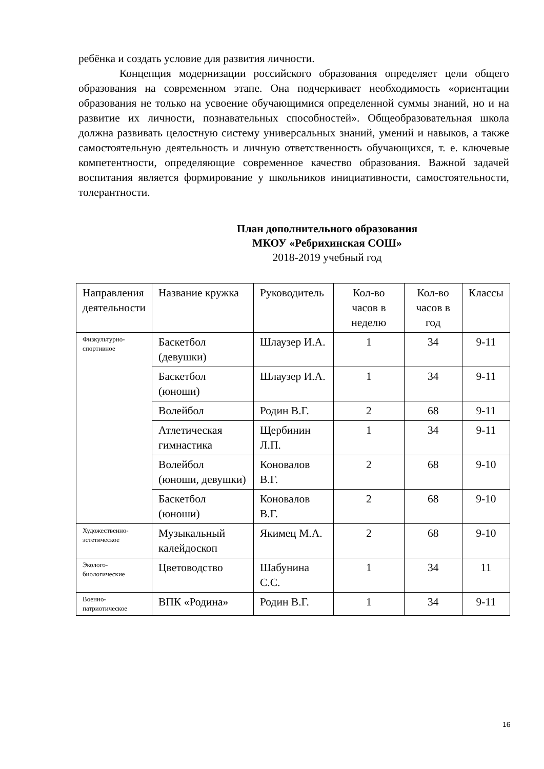ребёнка и создать условие для развития личности.
Концепция модернизации российского образования определяет цели общего образования на современном этапе. Она подчеркивает необходимость «ориентации образования не только на усвоение обучающимися определенной суммы знаний, но и на развитие их личности, познавательных способностей». Общеобразовательная школа должна развивать целостную систему универсальных знаний, умений и навыков, а также самостоятельную деятельность и личную ответственность обучающихся, т. е. ключевые компетентности, определяющие современное качество образования. Важной задачей воспитания является формирование у школьников инициативности, самостоятельности, толерантности.
План дополнительного образования
МКОУ «Ребрихинская СОШ»
2018-2019 учебный год
| Направления деятельности | Название кружка | Руководитель | Кол-во часов в неделю | Кол-во часов в год | Классы |
| --- | --- | --- | --- | --- | --- |
| Физкультурно-спортивное | Баскетбол (девушки) | Шлаузер И.А. | 1 | 34 | 9-11 |
| | Баскетбол (юноши) | Шлаузер И.А. | 1 | 34 | 9-11 |
| | Волейбол | Родин В.Г. | 2 | 68 | 9-11 |
| | Атлетическая гимнастика | Щербинин Л.П. | 1 | 34 | 9-11 |
| | Волейбол (юноши, девушки) | Коновалов В.Г. | 2 | 68 | 9-10 |
| | Баскетбол (юноши) | Коновалов В.Г. | 2 | 68 | 9-10 |
| Художественно-эстетическое | Музыкальный калейдоскоп | Якимец М.А. | 2 | 68 | 9-10 |
| Эколого-биологические | Цветоводство | Шабунина С.С. | 1 | 34 | 11 |
| Военно-патриотическое | ВПК «Родина» | Родин В.Г. | 1 | 34 | 9-11 |
16